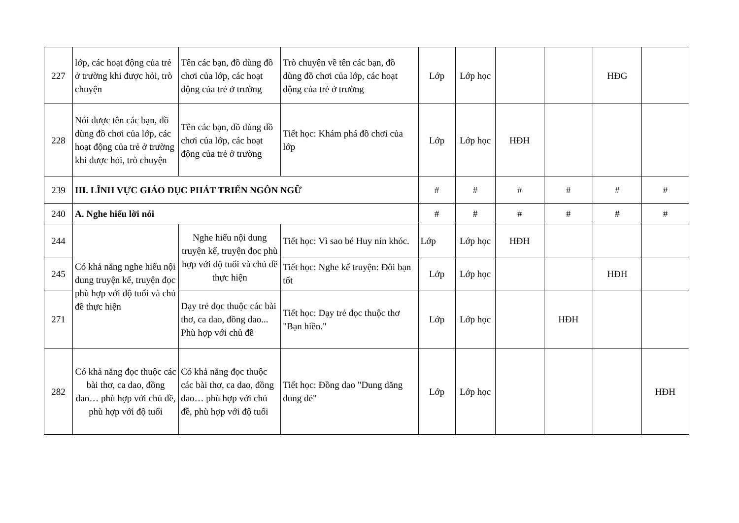| 227 | lớp, các hoạt động của trẻ ở trường khi được hỏi, trò chuyện | Tên các bạn, đồ dùng đồ chơi của lớp, các hoạt động của trẻ ở trường | Trò chuyện về tên các bạn, đồ dùng đồ chơi của lớp, các hoạt động của trẻ ở trường | Lớp | Lớp học | | | HĐG | |
| 228 | Nói được tên các bạn, đồ dùng đồ chơi của lớp, các hoạt động của trẻ ở trường khi được hỏi, trò chuyện | Tên các bạn, đồ dùng đồ chơi của lớp, các hoạt động của trẻ ở trường | Tiết học: Khám phá đồ chơi của lớp | Lớp | Lớp học | HĐH | | | |
| 239 | III. LĨNH VỰC GIÁO DỤC PHÁT TRIỂN NGÔN NGỮ | | | # | # | # | # | # | # |
| 240 | A. Nghe hiểu lời nói | | | # | # | # | # | # | # |
| 244 | Có khả năng nghe hiểu nội dung truyện kể, truyện đọc phù hợp với độ tuổi và chủ đề thực hiện | Nghe hiểu nội dung truyện kể, truyện đọc phù hợp với độ tuổi và chủ đề thực hiện | Tiết học: Vì sao bé Huy nín khóc. | Lớp | Lớp học | HĐH | | | |
| 245 | | | Tiết học: Nghe kể truyện: Đôi bạn tốt | Lớp | Lớp học | | | HĐH | |
| 271 | | Dạy trẻ đọc thuộc các bài thơ, ca dao, đồng dao... Phù hợp với chủ đề | Tiết học: Dạy trẻ đọc thuộc thơ "Bạn hiền." | Lớp | Lớp học | | HĐH | | |
| 282 | Có khả năng đọc thuộc các bài thơ, ca dao, đồng dao… phù hợp với chủ đề, phù hợp với độ tuổi | Có khả năng đọc thuộc các bài thơ, ca dao, đồng dao… phù hợp với chủ đề, phù hợp với độ tuổi | Tiết học: Đồng dao "Dung dăng dung dẻ" | Lớp | Lớp học | | | | HĐH |